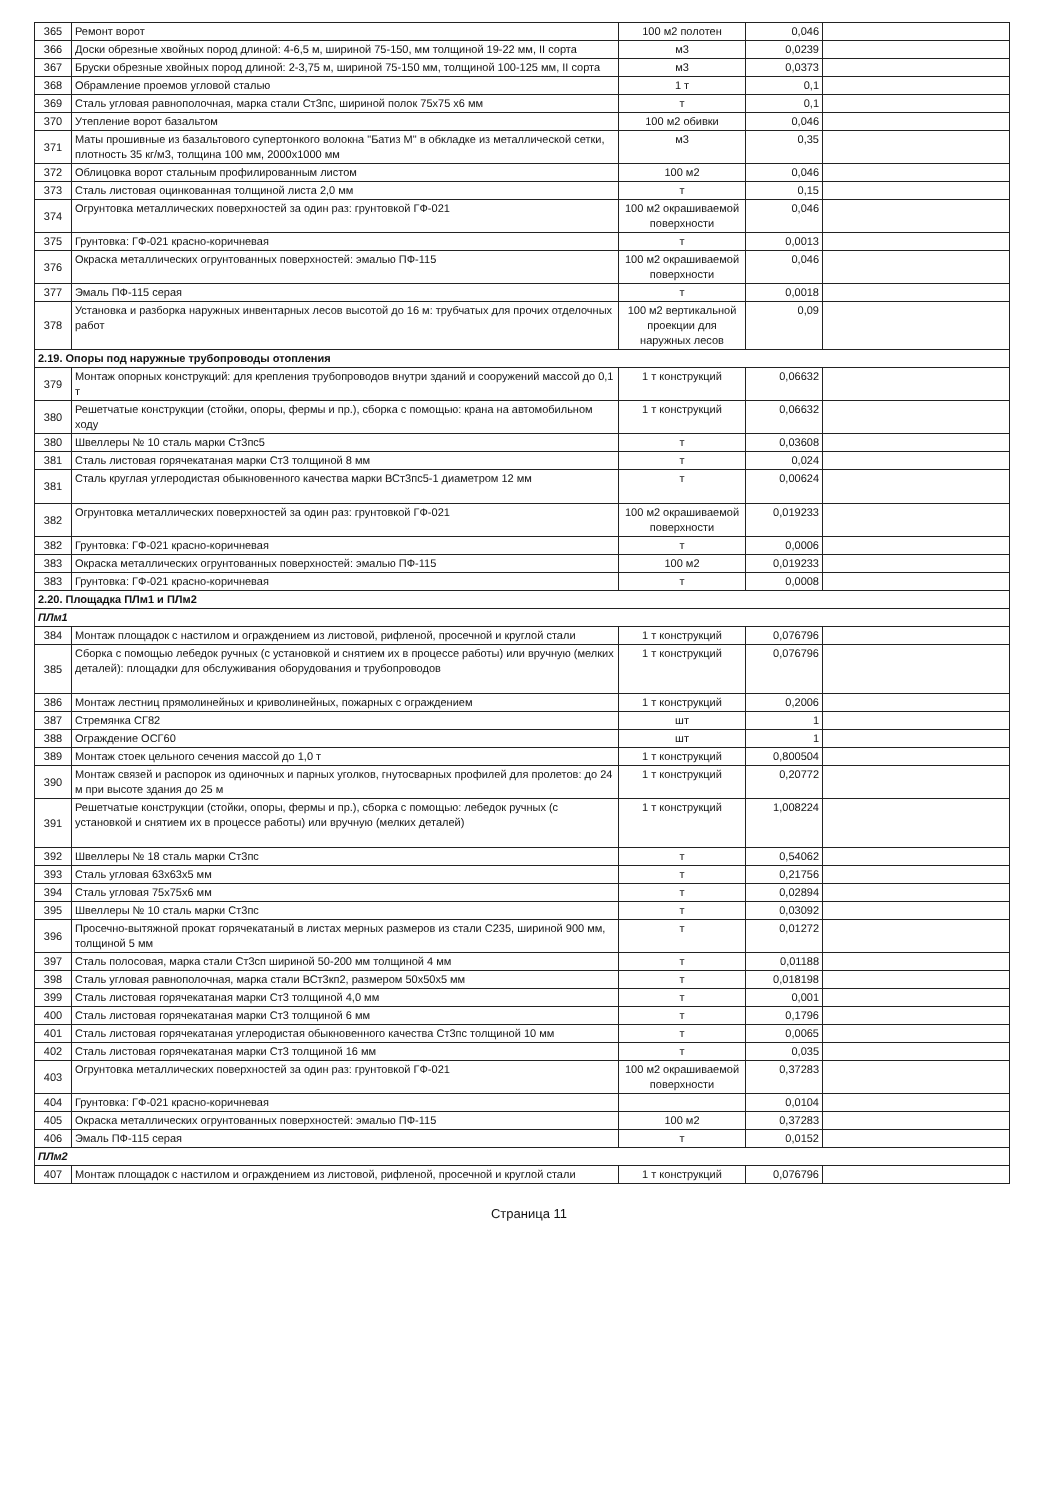| 365 | Ремонт ворот | 100 м2 полотен | 0,046 | |
| 366 | Доски обрезные хвойных пород длиной: 4-6,5 м, шириной 75-150, мм толщиной 19-22 мм, II сорта | м3 | 0,0239 | |
| 367 | Бруски обрезные хвойных пород длиной: 2-3,75 м, шириной 75-150 мм, толщиной 100-125 мм, II сорта | м3 | 0,0373 | |
| 368 | Обрамление проемов угловой сталью | 1 т | 0,1 | |
| 369 | Сталь угловая равнополочная, марка стали Ст3пс, шириной полок 75x75 x6 мм | т | 0,1 | |
| 370 | Утепление ворот базальтом | 100 м2 обивки | 0,046 | |
| 371 | Маты прошивные из базальтового супертонкого волокна "Батиз М" в обкладке из металлической сетки, плотность 35 кг/м3, толщина 100 мм, 2000x1000 мм | м3 | 0,35 | |
| 372 | Облицовка ворот стальным профилированным листом | 100 м2 | 0,046 | |
| 373 | Сталь листовая оцинкованная толщиной листа 2,0 мм | т | 0,15 | |
| 374 | Огрунтовка металлических поверхностей за один раз: грунтовкой ГФ-021 | 100 м2 окрашиваемой поверхности | 0,046 | |
| 375 | Грунтовка: ГФ-021 красно-коричневая | т | 0,0013 | |
| 376 | Окраска металлических огрунтованных поверхностей: эмалью ПФ-115 | 100 м2 окрашиваемой поверхности | 0,046 | |
| 377 | Эмаль ПФ-115 серая | т | 0,0018 | |
| 378 | Установка и разборка наружных инвентарных лесов высотой до 16 м: трубчатых для прочих отделочных работ | 100 м2 вертикальной проекции для наружных лесов | 0,09 | |
| 2.19. Опоры под наружные трубопроводы отопления | | | | |
| 379 | Монтаж опорных конструкций: для крепления трубопроводов внутри зданий и сооружений массой до 0,1 т | 1 т конструкций | 0,06632 | |
| 380 | Решетчатые конструкции (стойки, опоры, фермы и пр.), сборка с помощью: крана на автомобильном ходу | 1 т конструкций | 0,06632 | |
| 380 | Швеллеры № 10 сталь марки Ст3пс5 | т | 0,03608 | |
| 381 | Сталь листовая горячекатаная марки Ст3 толщиной 8 мм | т | 0,024 | |
| 381 | Сталь круглая углеродистая обыкновенного качества марки ВСт3пс5-1 диаметром 12 мм | т | 0,00624 | |
| 382 | Огрунтовка металлических поверхностей за один раз: грунтовкой ГФ-021 | 100 м2 окрашиваемой поверхности | 0,019233 | |
| 382 | Грунтовка: ГФ-021 красно-коричневая | т | 0,0006 | |
| 383 | Окраска металлических огрунтованных поверхностей: эмалью ПФ-115 | 100 м2 | 0,019233 | |
| 383 | Грунтовка: ГФ-021 красно-коричневая | т | 0,0008 | |
| 2.20. Площадка ПЛм1 и ПЛм2 | | | | |
| ПЛм1 | | | | |
| 384 | Монтаж площадок с настилом и ограждением из листовой, рифленой, просечной и круглой стали | 1 т конструкций | 0,076796 | |
| 385 | Сборка с помощью лебедок ручных (с установкой и снятием их в процессе работы) или вручную (мелких деталей): площадки для обслуживания оборудования и трубопроводов | 1 т конструкций | 0,076796 | |
| 386 | Монтаж лестниц прямолинейных и криволинейных, пожарных с ограждением | 1 т конструкций | 0,2006 | |
| 387 | Стремянка СГ82 | шт | 1 | |
| 388 | Ограждение ОСГ60 | шт | 1 | |
| 389 | Монтаж стоек цельного сечения массой до 1,0 т | 1 т конструкций | 0,800504 | |
| 390 | Монтаж связей и распорок из одиночных и парных уголков, гнутосварных профилей для пролетов: до 24 м при высоте здания до 25 м | 1 т конструкций | 0,20772 | |
| 391 | Решетчатые конструкции (стойки, опоры, фермы и пр.), сборка с помощью: лебедок ручных (с установкой и снятием их в процессе работы) или вручную (мелких деталей) | 1 т конструкций | 1,008224 | |
| 392 | Швеллеры № 18 сталь марки Ст3пс | т | 0,54062 | |
| 393 | Сталь угловая 63x63x5 мм | т | 0,21756 | |
| 394 | Сталь угловая 75x75x6 мм | т | 0,02894 | |
| 395 | Швеллеры № 10 сталь марки Ст3пс | т | 0,03092 | |
| 396 | Просечно-вытяжной прокат горячекатаный в листах мерных размеров из стали С235, шириной 900 мм, толщиной 5 мм | т | 0,01272 | |
| 397 | Сталь полосовая, марка стали Ст3сп шириной 50-200 мм толщиной 4 мм | т | 0,01188 | |
| 398 | Сталь угловая равнополочная, марка стали ВСт3кп2, размером 50x50x5 мм | т | 0,018198 | |
| 399 | Сталь листовая горячекатаная марки Ст3 толщиной 4,0 мм | т | 0,001 | |
| 400 | Сталь листовая горячекатаная марки Ст3 толщиной 6 мм | т | 0,1796 | |
| 401 | Сталь листовая горячекатаная углеродистая обыкновенного качества Ст3пс толщиной 10 мм | т | 0,0065 | |
| 402 | Сталь листовая горячекатаная марки Ст3 толщиной 16 мм | т | 0,035 | |
| 403 | Огрунтовка металлических поверхностей за один раз: грунтовкой ГФ-021 | 100 м2 окрашиваемой поверхности | 0,37283 | |
| 404 | Грунтовка: ГФ-021 красно-коричневая | | 0,0104 | |
| 405 | Окраска металлических огрунтованных поверхностей: эмалью ПФ-115 | 100 м2 | 0,37283 | |
| 406 | Эмаль ПФ-115 серая | т | 0,0152 | |
| ПЛм2 | | | | |
| 407 | Монтаж площадок с настилом и ограждением из листовой, рифленой, просечной и круглой стали | 1 т конструкций | 0,076796 | |
Страница 11